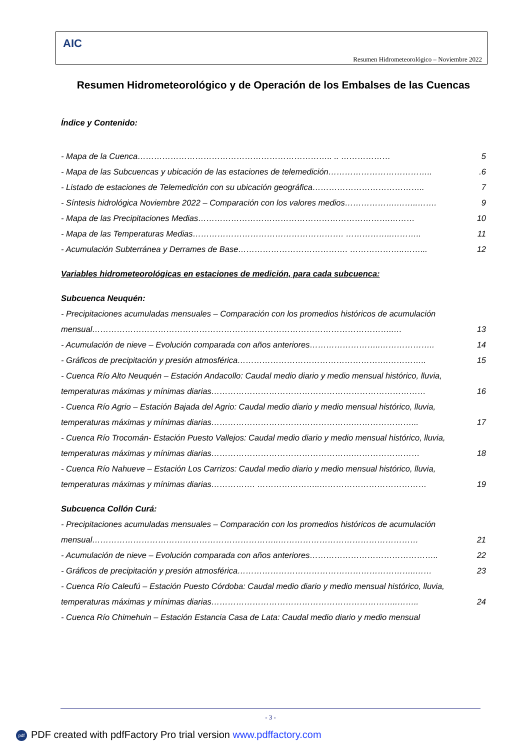AIC
Resumen Hidrometeorológico – Noviembre 2022
Resumen Hidrometeorológico y de Operación de los Embalses de las Cuencas
Índice y Contenido:
- Mapa de la Cuenca…………………………………………………………….. .. ……………… 5
- Mapa de las Subcuencas y ubicación de las estaciones de telemedición………………………………...6
- Listado de estaciones de Telemedición con su ubicación geográfica………………………………….. 7
- Síntesis hidrológica Noviembre 2022 – Comparación con los valores medios……………….……..……. 9
- Mapa de las Precipitaciones Medias…………………………………………………………….……… 10
- Mapa de las Temperaturas Medias………………………………………………. ……………..……….. 11
- Acumulación Subterránea y Derrames de Base…………………………………. ………………..……... 12
Variables hidrometeorológicas en estaciones de medición, para cada subcuenca:
Subcuenca Neuquén:
- Precipitaciones acumuladas mensuales – Comparación con los promedios históricos de acumulación
mensual………………………………………………………………………………………………..… 13
- Acumulación de nieve – Evolución comparada con años anteriores……………………..……………….. 14
- Gráficos de precipitación y presión atmosférica……………………………………………….………….. 15
- Cuenca Río Alto Neuquén – Estación Andacollo: Caudal medio diario y medio mensual histórico, lluvia,
temperaturas máximas y mínimas diarias…………………………………………………………………… 16
- Cuenca Río Agrio – Estación Bajada del Agrio: Caudal medio diario y medio mensual histórico, lluvia,
temperaturas máximas y mínimas diarias…………………………………………….…………………... 17
- Cuenca Río Trocomán- Estación Puesto Vallejos: Caudal medio diario y medio mensual histórico, lluvia,
temperaturas máximas y mínimas diarias…………………………………………….…………………… 18
- Cuenca Río Nahueve – Estación Los Carrizos: Caudal medio diario y medio mensual histórico, lluvia,
temperaturas máximas y mínimas diarias……………. …………………..………………………………… 19
Subcuenca Collón Curá:
- Precipitaciones acumuladas mensuales – Comparación con los promedios históricos de acumulación
mensual…………………………………………………………..…………………………………………… 21
- Acumulación de nieve – Evolución comparada con años anteriores……………………………………….. 22
- Gráficos de precipitación y presión atmosférica………………………………………………………..…… 23
- Cuenca Río Caleufú – Estación Puesto Córdoba: Caudal medio diario y medio mensual histórico, lluvia,
temperaturas máximas y mínimas diarias…………………………………………………………..…….. 24
- Cuenca Río Chimehuin – Estación Estancia Casa de Lata: Caudal medio diario y medio mensual
- 3 -
pdf PDF created with pdfFactory Pro trial version www.pdffactory.com